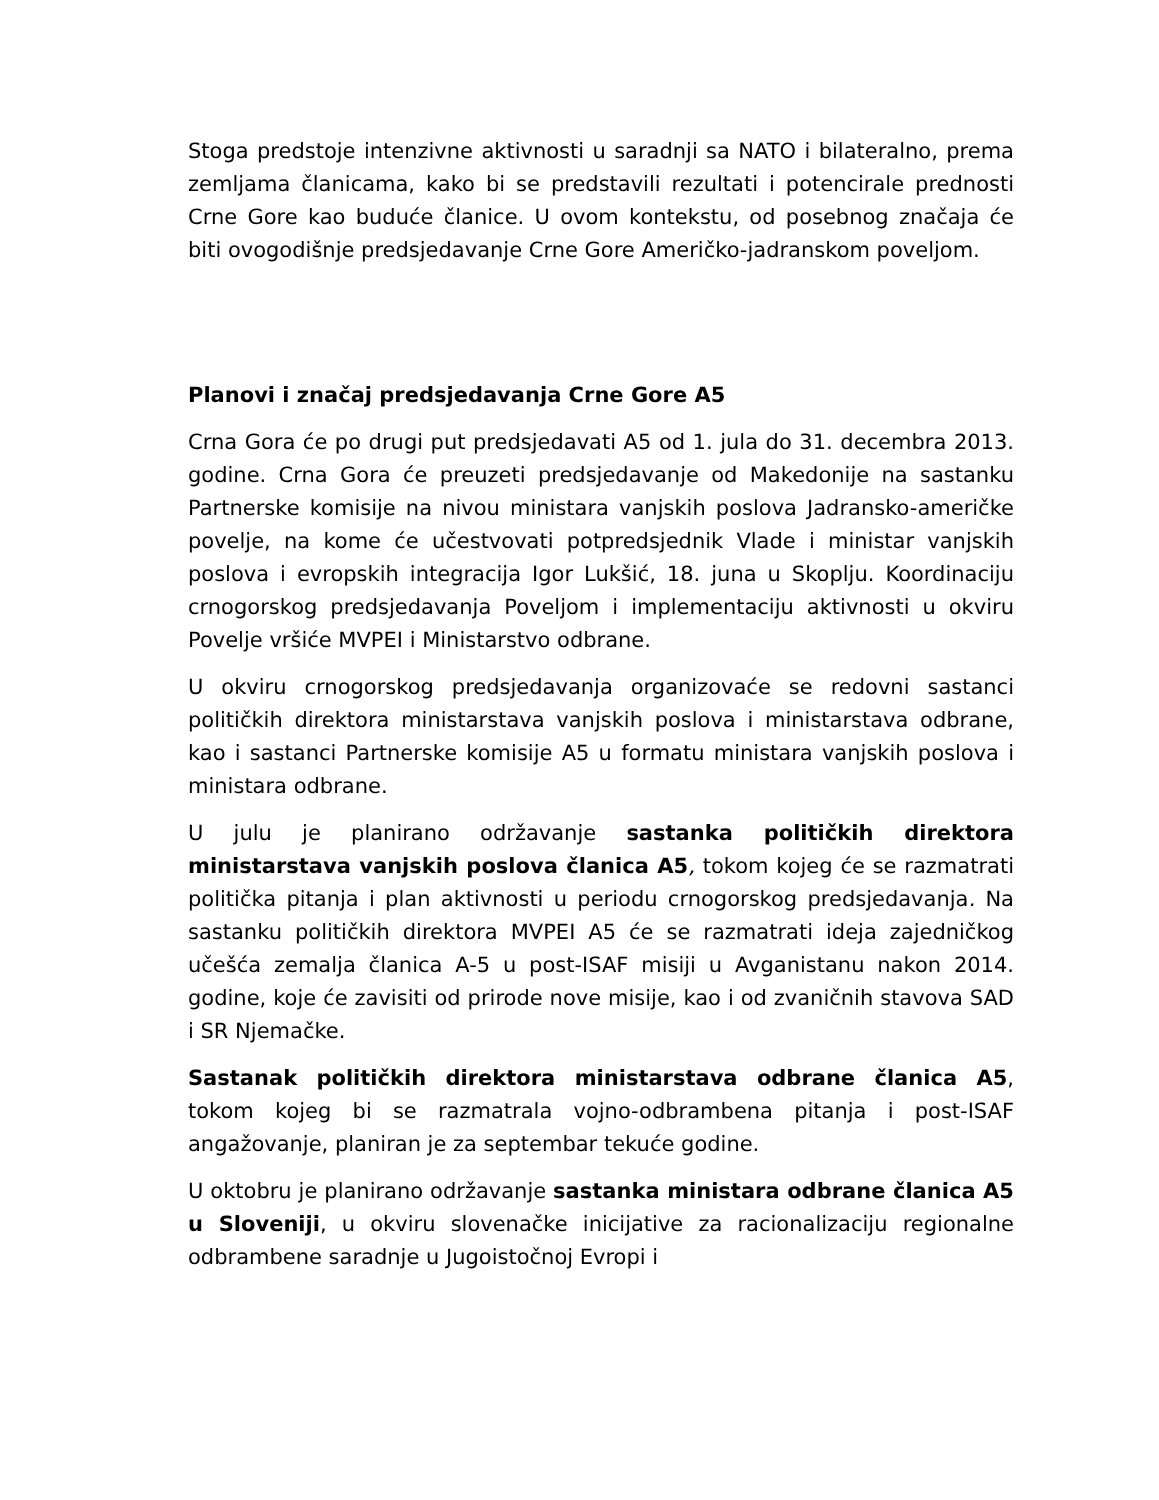Stoga predstoje intenzivne aktivnosti u saradnji sa NATO i bilateralno, prema zemljama članicama, kako bi se predstavili rezultati i potencirale prednosti Crne Gore kao buduće članice. U ovom kontekstu, od posebnog značaja će biti ovogodišnje predsjedavanje Crne Gore Američko-jadranskom poveljom.
Planovi i značaj predsjedavanja Crne Gore A5
Crna Gora će po drugi put predsjedavati A5 od 1. jula do 31. decembra 2013. godine. Crna Gora će preuzeti predsjedavanje od Makedonije na sastanku Partnerske komisije na nivou ministara vanjskih poslova Jadransko-američke povelje, na kome će učestvovati potpredsjednik Vlade i ministar vanjskih poslova i evropskih integracija Igor Lukšić, 18. juna u Skoplju. Koordinaciju crnogorskog predsjedavanja Poveljom i implementaciju aktivnosti u okviru Povelje vršiće MVPEI i Ministarstvo odbrane.
U okviru crnogorskog predsjedavanja organizovaće se redovni sastanci političkih direktora ministarstava vanjskih poslova i ministarstava odbrane, kao i sastanci Partnerske komisije A5 u formatu ministara vanjskih poslova i ministara odbrane.
U julu je planirano održavanje sastanka političkih direktora ministarstava vanjskih poslova članica A5, tokom kojeg će se razmatrati politička pitanja i plan aktivnosti u periodu crnogorskog predsjedavanja. Na sastanku političkih direktora MVPEI A5 će se razmatrati ideja zajedničkog učešća zemalja članica A-5 u post-ISAF misiji u Avganistanu nakon 2014. godine, koje će zavisiti od prirode nove misije, kao i od zvaničnih stavova SAD i SR Njemačke.
Sastanak političkih direktora ministarstava odbrane članica A5, tokom kojeg bi se razmatrala vojno-odbrambena pitanja i post-ISAF angažovanje, planiran je za septembar tekuće godine.
U oktobru je planirano održavanje sastanka ministara odbrane članica A5 u Sloveniji, u okviru slovenačke inicijative za racionalizaciju regionalne odbrambene saradnje u Jugoistočnoj Evropi i